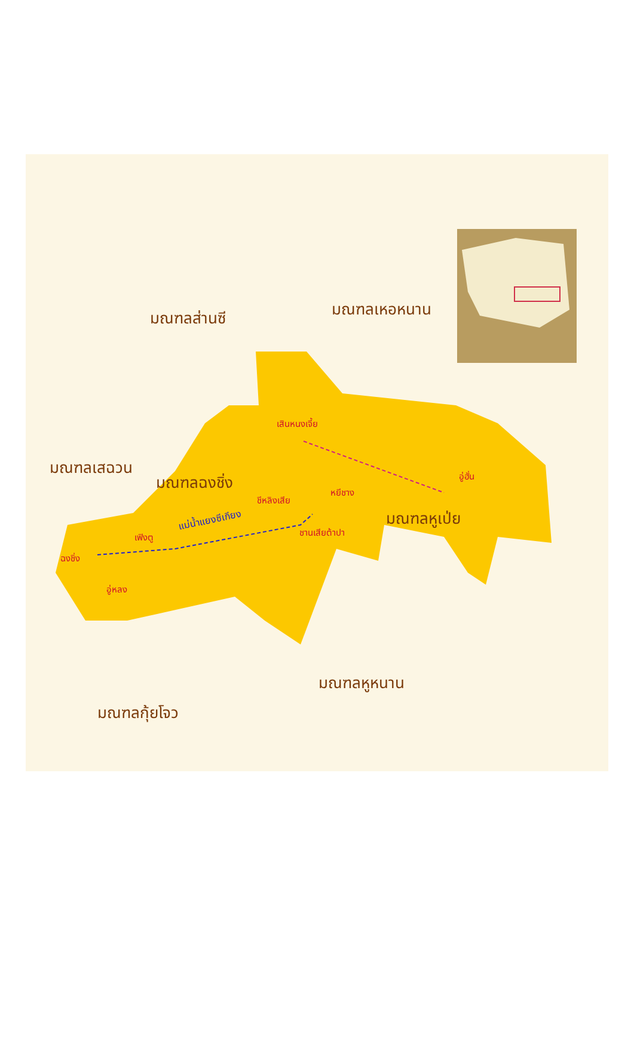มณฑลส่านซี มณฑลเหอหนาน
มณฑลเสฉวน
มณฑลฉงชิ่ง
มณฑลหูเป่ย
มณฑลหูหนาน
มณฑลกุ้ยโจว
เสินหนงเจี้ย
อู่ฮั่น
หยีชาง
ชีหลิงเสีย
ชานเสียต้าปา
แม่น้ำแยงซีเกียง
เฟิงตู
ฉงชิ่ง
อู่หลง